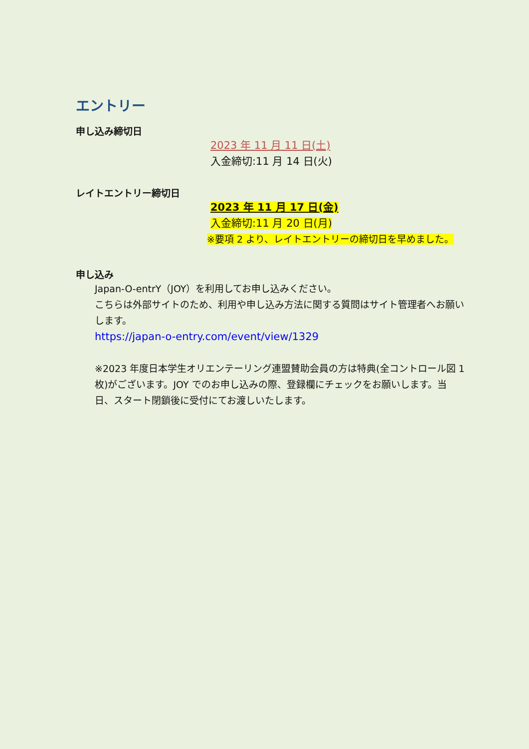エントリー
申し込み締切日
2023 年 11 月 11 日(土)
入金締切:11 月 14 日(火)
レイトエントリー締切日
2023 年 11 月 17 日(金)
入金締切:11 月 20 日(月)
※要項 2 より、レイトエントリーの締切日を早めました。
申し込み
Japan-O-entrY（JOY）を利用してお申し込みください。
こちらは外部サイトのため、利用や申し込み方法に関する質問はサイト管理者へお願いします。
https://japan-o-entry.com/event/view/1329
※2023 年度日本学生オリエンテーリング連盟賛助会員の方は特典(全コントロール図 1 枚)がございます。JOY でのお申し込みの際、登録欄にチェックをお願いします。当日、スタート閉鎖後に受付にてお渡しいたします。